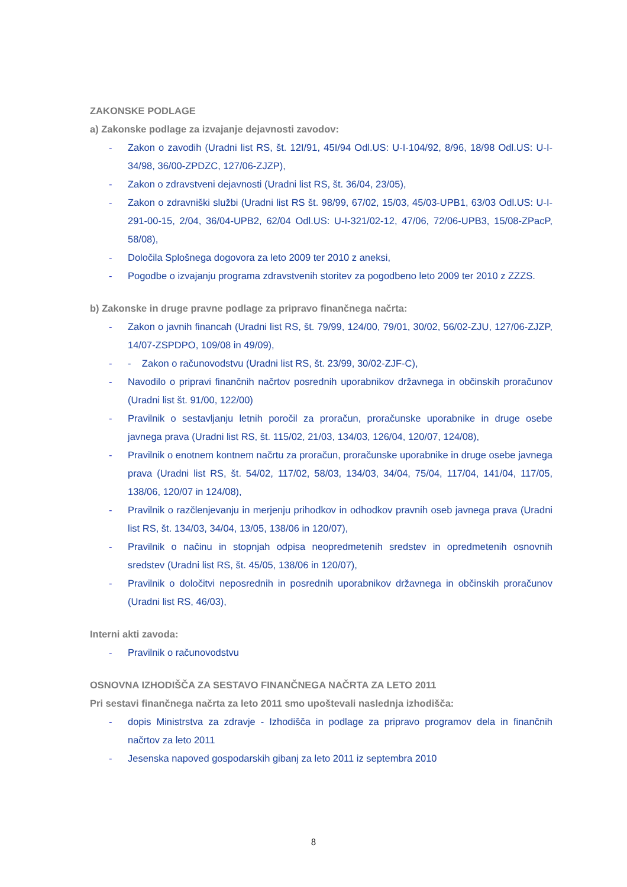ZAKONSKE PODLAGE
a) Zakonske podlage za izvajanje dejavnosti zavodov:
- Zakon o zavodih (Uradni list RS, št. 12I/91, 45I/94 Odl.US: U-I-104/92, 8/96, 18/98 Odl.US: U-I-34/98, 36/00-ZPDZC, 127/06-ZJZP),
- Zakon o zdravstveni dejavnosti (Uradni list RS, št. 36/04, 23/05),
- Zakon o zdravniški službi (Uradni list RS št. 98/99, 67/02, 15/03, 45/03-UPB1, 63/03 Odl.US: U-I-291-00-15, 2/04, 36/04-UPB2, 62/04 Odl.US: U-I-321/02-12, 47/06, 72/06-UPB3, 15/08-ZPacP, 58/08),
- Določila Splošnega dogovora za leto 2009 ter 2010 z aneksi,
- Pogodbe o izvajanju programa zdravstvenih storitev za pogodbeno leto 2009 ter 2010 z ZZZS.
b) Zakonske in druge pravne podlage za pripravo finančnega načrta:
- Zakon o javnih financah (Uradni list RS, št. 79/99, 124/00, 79/01, 30/02, 56/02-ZJU, 127/06-ZJZP, 14/07-ZSPDPO, 109/08 in 49/09),
- - Zakon o računovodstvu (Uradni list RS, št. 23/99, 30/02-ZJF-C),
- Navodilo o pripravi finančnih načrtov posrednih uporabnikov državnega in občinskih proračunov (Uradni list št. 91/00, 122/00)
- Pravilnik o sestavljanju letnih poročil za proračun, proračunske uporabnike in druge osebe javnega prava (Uradni list RS, št. 115/02, 21/03, 134/03, 126/04, 120/07, 124/08),
- Pravilnik o enotnem kontnem načrtu za proračun, proračunske uporabnike in druge osebe javnega prava (Uradni list RS, št. 54/02, 117/02, 58/03, 134/03, 34/04, 75/04, 117/04, 141/04, 117/05, 138/06, 120/07 in 124/08),
- Pravilnik o razčlenjevanju in merjenju prihodkov in odhodkov pravnih oseb javnega prava (Uradni list RS, št. 134/03, 34/04, 13/05, 138/06 in 120/07),
- Pravilnik o načinu in stopnjah odpisa neopredmetenih sredstev in opredmetenih osnovnih sredstev (Uradni list RS, št. 45/05, 138/06 in 120/07),
- Pravilnik o določitvi neposrednih in posrednih uporabnikov državnega in občinskih proračunov (Uradni list RS, 46/03),
Interni akti zavoda:
- Pravilnik o računovodstvu
OSNOVNA IZHODIŠČA ZA SESTAVO FINANČNEGA NAČRTA ZA LETO 2011
Pri sestavi finančnega načrta za leto 2011 smo upoštevali naslednja izhodišča:
- dopis Ministrstva za zdravje - Izhodišča in podlage za pripravo programov dela in finančnih načrtov za leto 2011
- Jesenska napoved gospodarskih gibanj za leto 2011 iz septembra 2010
8